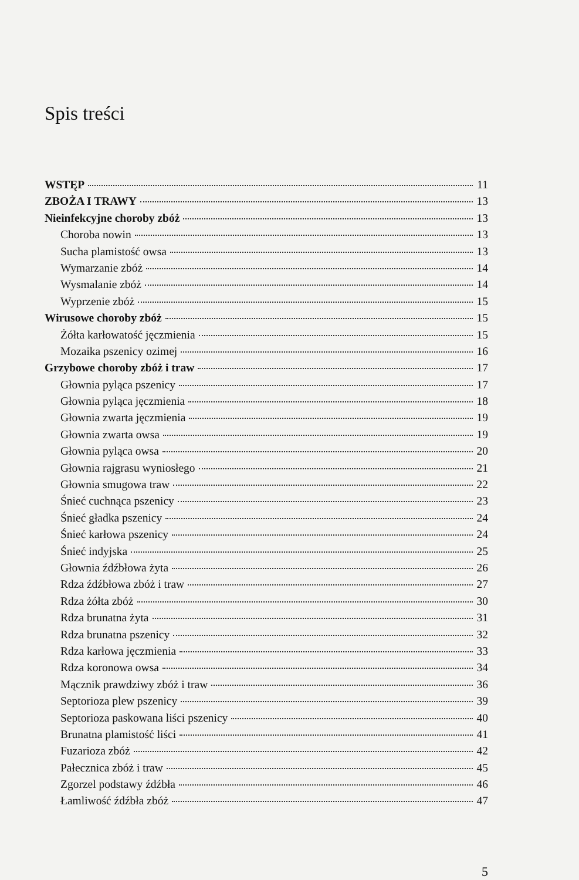Spis treści
WSTĘP 11
ZBOŻA I TRAWY 13
Nieinfekcyjne choroby zbóż 13
Choroba nowin 13
Sucha plamistość owsa 13
Wymarzanie zbóż 14
Wysmalanie zbóż 14
Wyprzenie zbóż 15
Wirusowe choroby zbóż 15
Żółta karłowatość jęczmienia 15
Mozaika pszenicy ozimej 16
Grzybowe choroby zbóż i traw 17
Głownia pyląca pszenicy 17
Głownia pyląca jęczmienia 18
Głownia zwarta jęczmienia 19
Głownia zwarta owsa 19
Głownia pyląca owsa 20
Głownia rajgrasu wyniosłego 21
Głownia smugowa traw 22
Śnieć cuchnąca pszenicy 23
Śnieć gładka pszenicy 24
Śnieć karłowa pszenicy 24
Śnieć indyjska 25
Głownia źdźbłowa żyta 26
Rdza źdźbłowa zbóż i traw 27
Rdza żółta zbóż 30
Rdza brunatna żyta 31
Rdza brunatna pszenicy 32
Rdza karłowa jęczmienia 33
Rdza koronowa owsa 34
Mącznik prawdziwy zbóż i traw 36
Septorioza plew pszenicy 39
Septorioza paskowana liści pszenicy 40
Brunatna plamistość liści 41
Fuzarioza zbóż 42
Pałecznica zbóż i traw 45
Zgorzel podstawy źdźbła 46
Łamliwość źdźbła zbóż 47
5